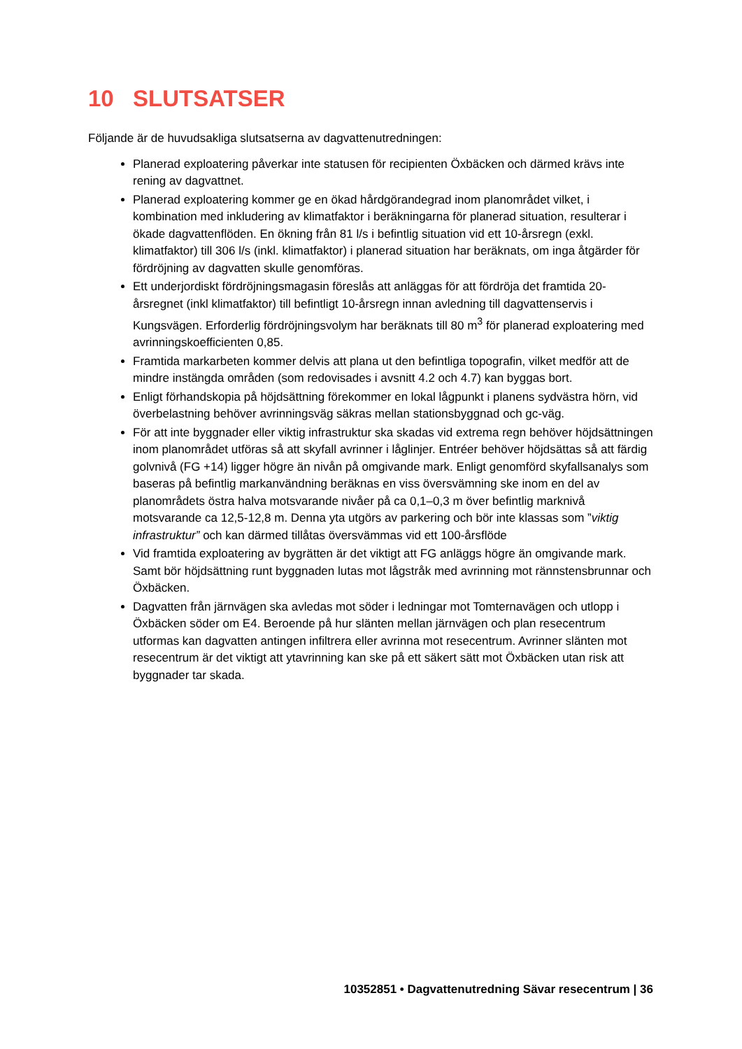10 SLUTSATSER
Följande är de huvudsakliga slutsatserna av dagvattenutredningen:
Planerad exploatering påverkar inte statusen för recipienten Öxbäcken och därmed krävs inte rening av dagvattnet.
Planerad exploatering kommer ge en ökad hårdgörandegrad inom planområdet vilket, i kombination med inkludering av klimatfaktor i beräkningarna för planerad situation, resulterar i ökade dagvattenflöden. En ökning från 81 l/s i befintlig situation vid ett 10-årsregn (exkl. klimatfaktor) till 306 l/s (inkl. klimatfaktor) i planerad situation har beräknats, om inga åtgärder för fördröjning av dagvatten skulle genomföras.
Ett underjordiskt fördröjningsmagasin föreslås att anläggas för att fördröja det framtida 20-årsregnet (inkl klimatfaktor) till befintligt 10-årsregn innan avledning till dagvattenservis i Kungsvägen. Erforderlig fördröjningsvolym har beräknats till 80 m<sup>3</sup> för planerad exploatering med avrinningskoefficienten 0,85.
Framtida markarbeten kommer delvis att plana ut den befintliga topografin, vilket medför att de mindre instängda områden (som redovisades i avsnitt 4.2 och 4.7) kan byggas bort.
Enligt förhandskopia på höjdsättning förekommer en lokal lågpunkt i planens sydvästra hörn, vid överbelastning behöver avrinningsväg säkras mellan stationsbyggnad och gc-väg.
För att inte byggnader eller viktig infrastruktur ska skadas vid extrema regn behöver höjdsättningen inom planområdet utföras så att skyfall avrinner i låglinjer. Entréer behöver höjdsättas så att färdig golvnivå (FG +14) ligger högre än nivån på omgivande mark. Enligt genomförd skyfallsanalys som baseras på befintlig markanvändning beräknas en viss översvämning ske inom en del av planområdets östra halva motsvarande nivåer på ca 0,1–0,3 m över befintlig marknivå motsvarande ca 12,5-12,8 m. Denna yta utgörs av parkering och bör inte klassas som ”viktig infrastruktur” och kan därmed tillåtas översvämmas vid ett 100-årsflöde
Vid framtida exploatering av bygrätten är det viktigt att FG anläggs högre än omgivande mark. Samt bör höjdsättning runt byggnaden lutas mot lågstråk med avrinning mot rännstensbrunnar och Öxbäcken.
Dagvatten från järnvägen ska avledas mot söder i ledningar mot Tomternavägen och utlopp i Öxbäcken söder om E4. Beroende på hur slänten mellan järnvägen och plan resecentrum utformas kan dagvatten antingen infiltrera eller avrinna mot resecentrum. Avrinner slänten mot resecentrum är det viktigt att ytavrinning kan ske på ett säkert sätt mot Öxbäcken utan risk att byggnader tar skada.
10352851 • Dagvattenutredning Sävar resecentrum | 36